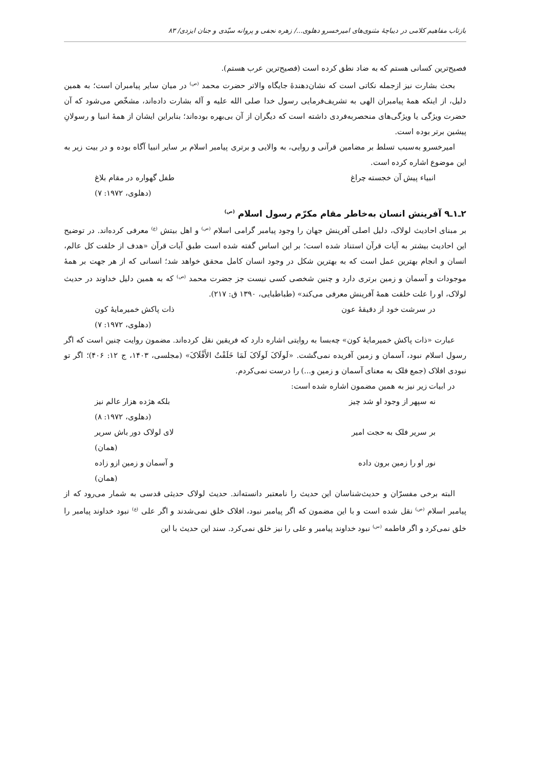بازتاب مفاهیم کلامی در دیباچهٔ مثنوی‌های امیرخسرو دهلوی.../ زهره نجفی و پروانه سیّدی و جنان ایزدی/ ۸۳
فصیح‌ترین کسانی هستم که به ضاد نطق کرده است (فصیح‌ترین عرب هستم).
بحث بشارت نیز ازجمله نکاتی است که نشان‌دهندهٔ جایگاه والاتر حضرت محمد <sup>(ص)</sup> در میان سایر پیامبران است؛ به همین دلیل، از اینکه همهٔ پیامبران الهی به تشریف‌فرمایی رسول خدا صلی الله علیه و آله بشارت داده‌اند، مشخّص می‌شود که آن حضرت ویژگی یا ویژگی‌های منحصربه‌فردی داشته است که دیگران از آن بی‌بهره بوده‌اند؛ بنابراین ایشان از همهٔ انبیا و رسولانِ پیشین برتر بوده است.
امیرخسرو به‌سبب تسلط بر مضامین قرآنی و روایی، به والایی و برتری پیامبر اسلام بر سایر انبیا آگاه بوده و در بیت زیر به این موضوع اشاره کرده است.
انبیاء پیش آن خجسته چراغ طفل گهواره در مقام بلاغ
(دهلوی، ۱۹۷۲: ۷)
۲ـ۱ـ۹ آفرینش انسان به‌خاطر مقام مکرّم رسول اسلام <sup>(ص)</sup>
بر مبنای احادیث لولاک، دلیل اصلی آفرینش جهان را وجود پیامبر گرامی اسلام <sup>(ص)</sup> و اهل بیتش <sup>(ع)</sup> معرفی کرده‌اند. در توضیح این احادیث بیشتر به آیات قرآن استناد شده است؛ بر این اساس گفته شده است طبق آیات قرآن «هدف از خلقت کل عالم، انسان و انجام بهترین عمل است که به بهترین شکل در وجود انسان کامل محقق خواهد شد؛ انسانی که از هر جهت بر همهٔ موجودات و آسمان و زمین برتری دارد و چنین شخصی کسی نیست جز جضرت محمد <sup>(ص)</sup> که به همین دلیل خداوند در حدیث لولاک، او را علت خلقت همهٔ آفرینش معرفی می‌کند» (طباطبایی، ۱۳۹۰ ق: ۲۱۷).
در سرشت خود از دقیقهٔ عون ذات پاکش خمیرمایهٔ کون
(دهلوی، ۱۹۷۲: ۷)
عبارت «ذات پاکش خمیرمایهٔ کون» چه‌بسا به روایتی اشاره دارد که فریقین نقل کرده‌اند. مضمون روایت چنین است که اگر رسول اسلام نبود، آسمان و زمین آفریده نمی‌گشت. «لَولَاکَ لَولَاکَ لَمَا خَلَقْتُ الأَفْلَاکَ» (مجلسی، ۱۴۰۳، ج ۱۲: ۴۰۶)؛ اگر تو نبودی افلاک (جمع فلک به معنای آسمان و زمین و...) را درست نمی‌کردم.
در ابیات زیر نیز به همین مضمون اشاره شده است:
نه سپهر از وجود او شد چیز بلکه هژده هزار عالم نیز
(دهلوی، ۱۹۷۲: ۸)
بر سریر فلک به حجت امیر لای لولاک دور باش سریر
(همان)
نور او را زمین برون داده و آسمان و زمین ازو زاده
(همان)
البته برخی مفسرّان و حدیث‌شناسان این حدیث را نامعتبر دانسته‌اند. حدیث لولاک حدیثی قدسی به شمار می‌رود که از پیامبر اسلام <sup>(ص)</sup> نقل شده است و با این مضمون که اگر پیامبر نبود، افلاک خلق نمی‌شدند و اگر علی <sup>(ع)</sup> نبود خداوند پیامبر را خلق نمی‌کرد و اگر فاطمه <sup>(س)</sup> نبود خداوند پیامبر و علی را نیز خلق نمی‌کرد. سند این حدیث با این